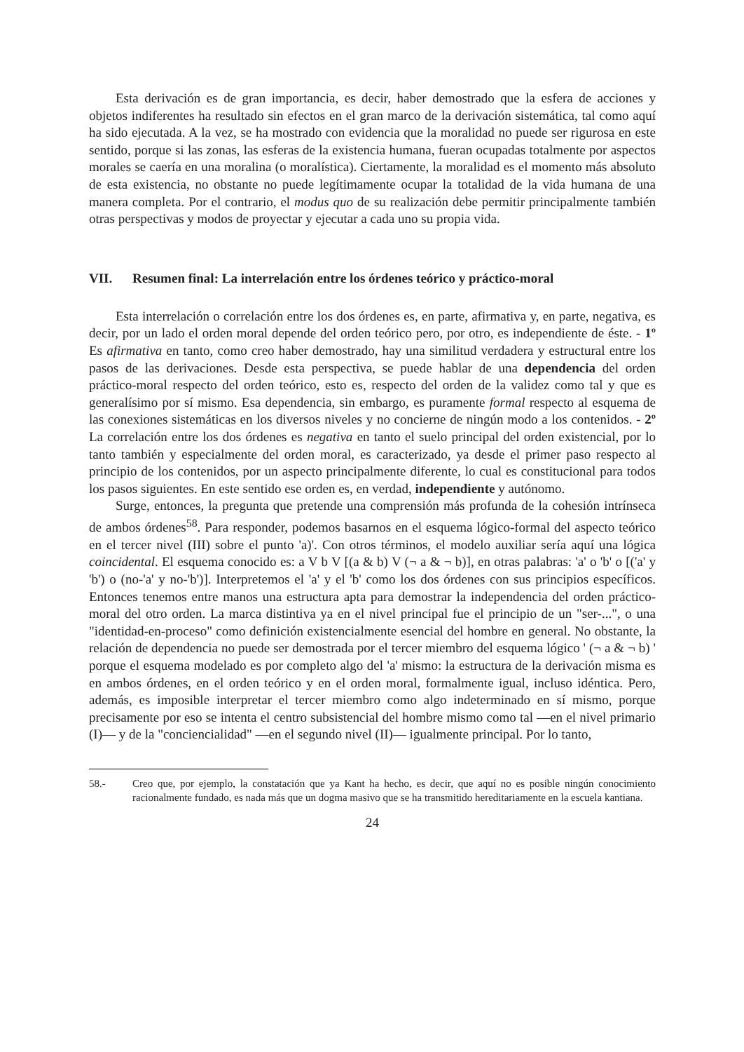Esta derivación es de gran importancia, es decir, haber demostrado que la esfera de acciones y objetos indiferentes ha resultado sin efectos en el gran marco de la derivación sistemática, tal como aquí ha sido ejecutada. A la vez, se ha mostrado con evidencia que la moralidad no puede ser rigurosa en este sentido, porque si las zonas, las esferas de la existencia humana, fueran ocupadas totalmente por aspectos morales se caería en una moralina (o moralística). Ciertamente, la moralidad es el momento más absoluto de esta existencia, no obstante no puede legítimamente ocupar la totalidad de la vida humana de una manera completa. Por el contrario, el modus quo de su realización debe permitir principalmente también otras perspectivas y modos de proyectar y ejecutar a cada uno su propia vida.
VII. Resumen final: La interrelación entre los órdenes teórico y práctico-moral
Esta interrelación o correlación entre los dos órdenes es, en parte, afirmativa y, en parte, negativa, es decir, por un lado el orden moral depende del orden teórico pero, por otro, es independiente de éste. - 1º Es afirmativa en tanto, como creo haber demostrado, hay una similitud verdadera y estructural entre los pasos de las derivaciones. Desde esta perspectiva, se puede hablar de una dependencia del orden práctico-moral respecto del orden teórico, esto es, respecto del orden de la validez como tal y que es generalísimo por sí mismo. Esa dependencia, sin embargo, es puramente formal respecto al esquema de las conexiones sistemáticas en los diversos niveles y no concierne de ningún modo a los contenidos. - 2º La correlación entre los dos órdenes es negativa en tanto el suelo principal del orden existencial, por lo tanto también y especialmente del orden moral, es caracterizado, ya desde el primer paso respecto al principio de los contenidos, por un aspecto principalmente diferente, lo cual es constitucional para todos los pasos siguientes. En este sentido ese orden es, en verdad, independiente y autónomo.
Surge, entonces, la pregunta que pretende una comprensión más profunda de la cohesión intrínseca de ambos órdenes<sup>58</sup>. Para responder, podemos basarnos en el esquema lógico-formal del aspecto teórico en el tercer nivel (III) sobre el punto 'a)'. Con otros términos, el modelo auxiliar sería aquí una lógica coincidental. El esquema conocido es: a V b V [(a & b) V (¬ a & ¬ b)], en otras palabras: 'a' o 'b' o [('a' y 'b') o (no-'a' y no-'b')]. Interpretemos el 'a' y el 'b' como los dos órdenes con sus principios específicos. Entonces tenemos entre manos una estructura apta para demostrar la independencia del orden práctico-moral del otro orden. La marca distintiva ya en el nivel principal fue el principio de un "ser-...", o una "identidad-en-proceso" como definición existencialmente esencial del hombre en general. No obstante, la relación de dependencia no puede ser demostrada por el tercer miembro del esquema lógico ' (¬ a & ¬ b) ' porque el esquema modelado es por completo algo del 'a' mismo: la estructura de la derivación misma es en ambos órdenes, en el orden teórico y en el orden moral, formalmente igual, incluso idéntica. Pero, además, es imposible interpretar el tercer miembro como algo indeterminado en sí mismo, porque precisamente por eso se intenta el centro subsistencial del hombre mismo como tal —en el nivel primario (I)— y de la "conciencialidad" —en el segundo nivel (II)— igualmente principal. Por lo tanto,
58.- Creo que, por ejemplo, la constatación que ya Kant ha hecho, es decir, que aquí no es posible ningún conocimiento racionalmente fundado, es nada más que un dogma masivo que se ha transmitido hereditariamente en la escuela kantiana.
24